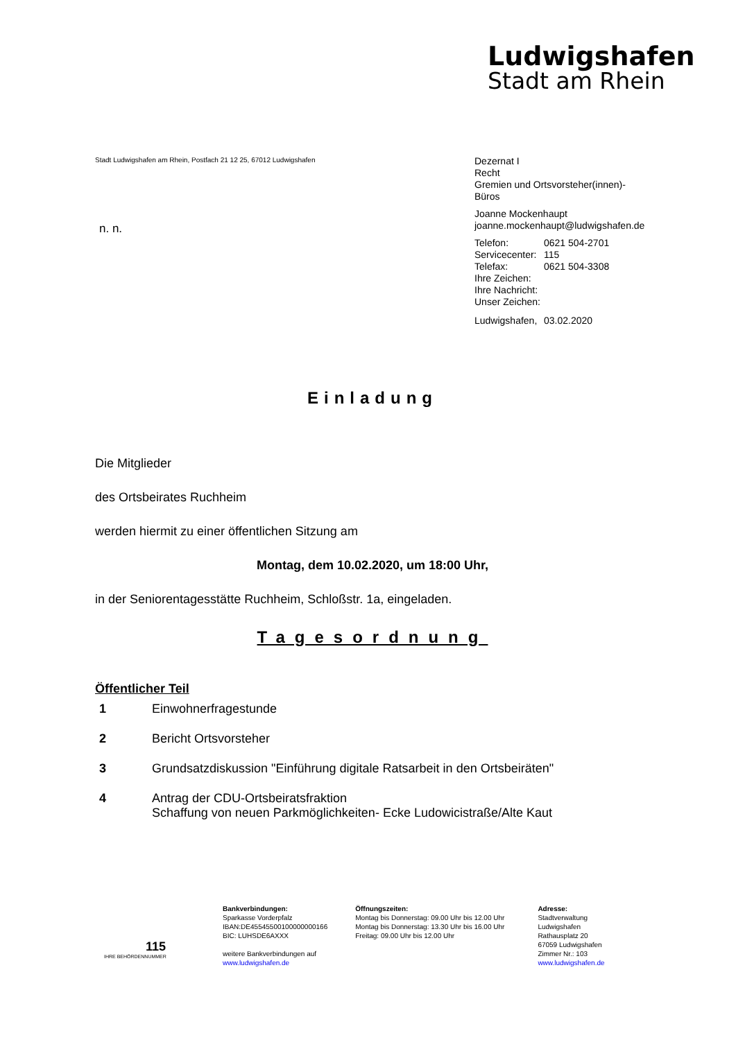Ludwigshafen
Stadt am Rhein
Stadt Ludwigshafen am Rhein, Postfach 21 12 25, 67012 Ludwigshafen
n. n.
Dezernat I
Recht
Gremien und Ortsvorsteher(innen)-
Büros
Joanne Mockenhaupt
joanne.mockenhaupt@ludwigshafen.de
| Telefon: | 0621 504-2701 |
| Servicecenter: | 115 |
| Telefax: | 0621 504-3308 |
| Ihre Zeichen: | |
| Ihre Nachricht: | |
| Unser Zeichen: | |
| Ludwigshafen, | 03.02.2020 |
Einladung
Die Mitglieder
des Ortsbeirates Ruchheim
werden hiermit zu einer öffentlichen Sitzung am
Montag, dem 10.02.2020, um 18:00 Uhr,
in der Seniorentagesstätte Ruchheim, Schloßstr. 1a, eingeladen.
Tagesordnung
Öffentlicher Teil
1 Einwohnerfragestunde
2 Bericht Ortsvorsteher
3 Grundsatzdiskussion "Einführung digitale Ratsarbeit in den Ortsbeiräten"
4 Antrag der CDU-Ortsbeiratsfraktion
Schaffung von neuen Parkmöglichkeiten- Ecke Ludowicistraße/Alte Kaut
115
IHRE BEHÖRDENNUMMER
Bankverbindungen:
Sparkasse Vorderpfalz
IBAN:DE45545500100000000166
BIC: LUHSDE6AXXX
weitere Bankverbindungen auf
www.ludwigshafen.de
Öffnungszeiten:
Montag bis Donnerstag: 09.00 Uhr bis 12.00 Uhr
Montag bis Donnerstag: 13.30 Uhr bis 16.00 Uhr
Freitag: 09.00 Uhr bis 12.00 Uhr
Adresse:
Stadtverwaltung
Ludwigshafen
Rathausplatz 20
67059 Ludwigshafen
Zimmer Nr.: 103
www.ludwigshafen.de